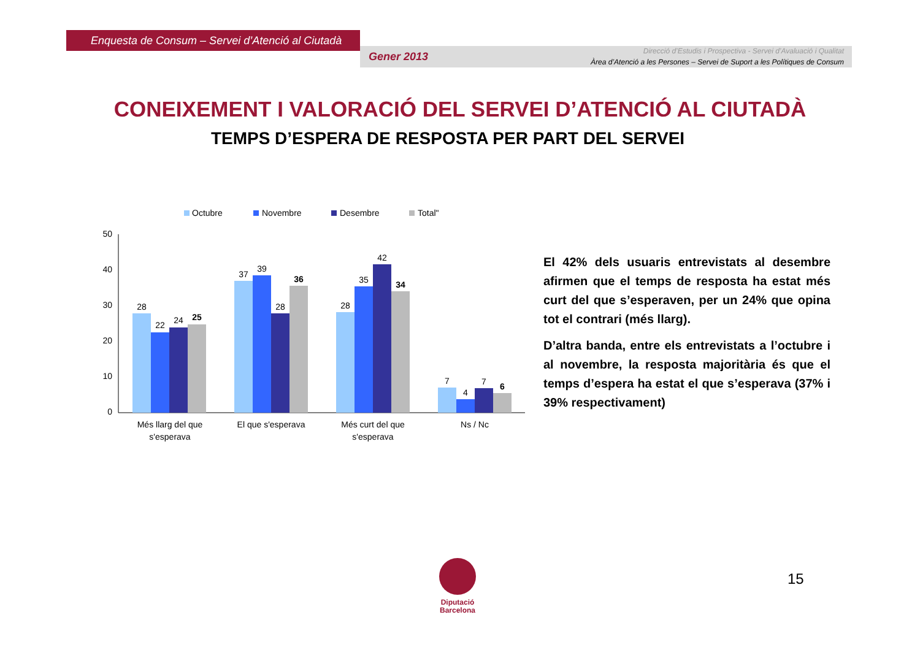Enquesta de Consum – Servei d’Atenció al Ciutadà
Gener 2013
Direcció d’Estudis i Prospectiva - Servei d’Avaluació i Qualitat
Àrea d’Atenció a les Persones – Servei de Suport a les Polítiques de Consum
CONEIXEMENT I VALORACIÓ DEL SERVEI D’ATENCIÓ AL CIUTADÀ
TEMPS D’ESPERA DE RESPOSTA PER PART DEL SERVEI
Octubre
Novembre
Desembre
Total"
50
40
30
20
10
0
28
22
24
25
37
39
28
36
28
35
42
34
7
4
7
6
Més llarg del que
s'esperava
El que s'esperava
Més curt del que
s'esperava
Ns / Nc
El 42% dels usuaris entrevistats al desembre afirmen que el temps de resposta ha estat més curt del que s’esperaven, per un 24% que opina tot el contrari (més llarg).
D’altra banda, entre els entrevistats a l’octubre i al novembre, la resposta majoritària és que el temps d’espera ha estat el que s’esperava (37% i 39% respectivament)
Diputació
Barcelona
15